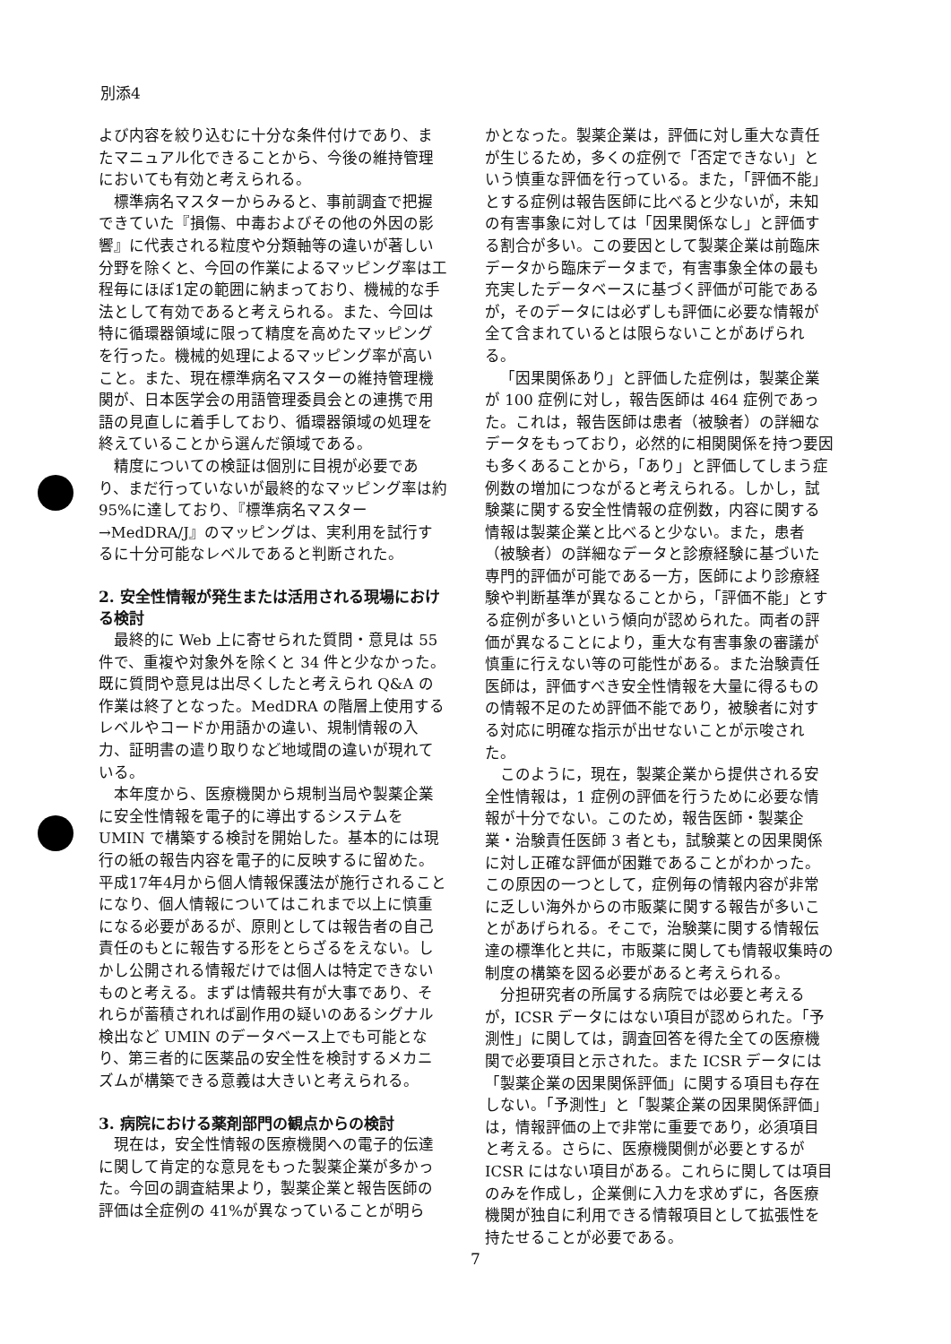別添4
よび内容を絞り込むに十分な条件付けであり、またマニュアル化できることから、今後の維持管理においても有効と考えられる。
標準病名マスターからみると、事前調査で把握できていた『損傷、中毒およびその他の外因の影響』に代表される粒度や分類軸等の違いが著しい分野を除くと、今回の作業によるマッピング率は工程毎にほぼ1定の範囲に納まっており、機械的な手法として有効であると考えられる。また、今回は特に循環器領域に限って精度を高めたマッピングを行った。機械的処理によるマッピング率が高いこと。また、現在標準病名マスターの維持管理機関が、日本医学会の用語管理委員会との連携で用語の見直しに着手しており、循環器領域の処理を終えていることから選んだ領域である。
精度についての検証は個別に目視が必要であり、まだ行っていないが最終的なマッピング率は約95%に達しており、『標準病名マスター→MedDRA/J』のマッピングは、実利用を試行するに十分可能なレベルであると判断された。
2. 安全性情報が発生または活用される現場における検討
最終的に Web 上に寄せられた質問・意見は 55 件で、重複や対象外を除くと 34 件と少なかった。既に質問や意見は出尽くしたと考えられ Q&A の作業は終了となった。MedDRA の階層上使用するレベルやコードか用語かの違い、規制情報の入力、証明書の遣り取りなど地域間の違いが現れている。
本年度から、医療機関から規制当局や製薬企業に安全性情報を電子的に導出するシステムを UMIN で構築する検討を開始した。基本的には現行の紙の報告内容を電子的に反映するに留めた。平成17年4月から個人情報保護法が施行されることになり、個人情報についてはこれまで以上に慎重になる必要があるが、原則としては報告者の自己責任のもとに報告する形をとらざるをえない。しかし公開される情報だけでは個人は特定できないものと考える。まずは情報共有が大事であり、それらが蓄積されれば副作用の疑いのあるシグナル検出など UMIN のデータベース上でも可能となり、第三者的に医薬品の安全性を検討するメカニズムが構築できる意義は大きいと考えられる。
3. 病院における薬剤部門の観点からの検討
現在は，安全性情報の医療機関への電子的伝達に関して肯定的な意見をもった製薬企業が多かった。今回の調査結果より，製薬企業と報告医師の評価は全症例の 41%が異なっていることが明ら
かとなった。製薬企業は，評価に対し重大な責任が生じるため，多くの症例で「否定できない」という慎重な評価を行っている。また，「評価不能」とする症例は報告医師に比べると少ないが，未知の有害事象に対しては「因果関係なし」と評価する割合が多い。この要因として製薬企業は前臨床データから臨床データまで，有害事象全体の最も充実したデータベースに基づく評価が可能であるが，そのデータには必ずしも評価に必要な情報が全て含まれているとは限らないことがあげられる。
「因果関係あり」と評価した症例は，製薬企業が 100 症例に対し，報告医師は 464 症例であった。これは，報告医師は患者（被験者）の詳細なデータをもっており，必然的に相関関係を持つ要因も多くあることから，「あり」と評価してしまう症例数の増加につながると考えられる。しかし，試験薬に関する安全性情報の症例数，内容に関する情報は製薬企業と比べると少ない。また，患者（被験者）の詳細なデータと診療経験に基づいた専門的評価が可能である一方，医師により診療経験や判断基準が異なることから，「評価不能」とする症例が多いという傾向が認められた。両者の評価が異なることにより，重大な有害事象の審議が慎重に行えない等の可能性がある。また治験責任医師は，評価すべき安全性情報を大量に得るものの情報不足のため評価不能であり，被験者に対する対応に明確な指示が出せないことが示唆された。
このように，現在，製薬企業から提供される安全性情報は，1 症例の評価を行うために必要な情報が十分でない。このため，報告医師・製薬企業・治験責任医師 3 者とも，試験薬との因果関係に対し正確な評価が困難であることがわかった。この原因の一つとして，症例毎の情報内容が非常に乏しい海外からの市販薬に関する報告が多いことがあげられる。そこで，治験薬に関する情報伝達の標準化と共に，市販薬に関しても情報収集時の制度の構築を図る必要があると考えられる。
分担研究者の所属する病院では必要と考えるが，ICSR データにはない項目が認められた。「予測性」に関しては，調査回答を得た全ての医療機関で必要項目と示された。また ICSR データには「製薬企業の因果関係評価」に関する項目も存在しない。「予測性」と「製薬企業の因果関係評価」は，情報評価の上で非常に重要であり，必須項目と考える。さらに、医療機関側が必要とするが ICSR にはない項目がある。これらに関しては項目のみを作成し，企業側に入力を求めずに，各医療機関が独自に利用できる情報項目として拡張性を持たせることが必要である。
7